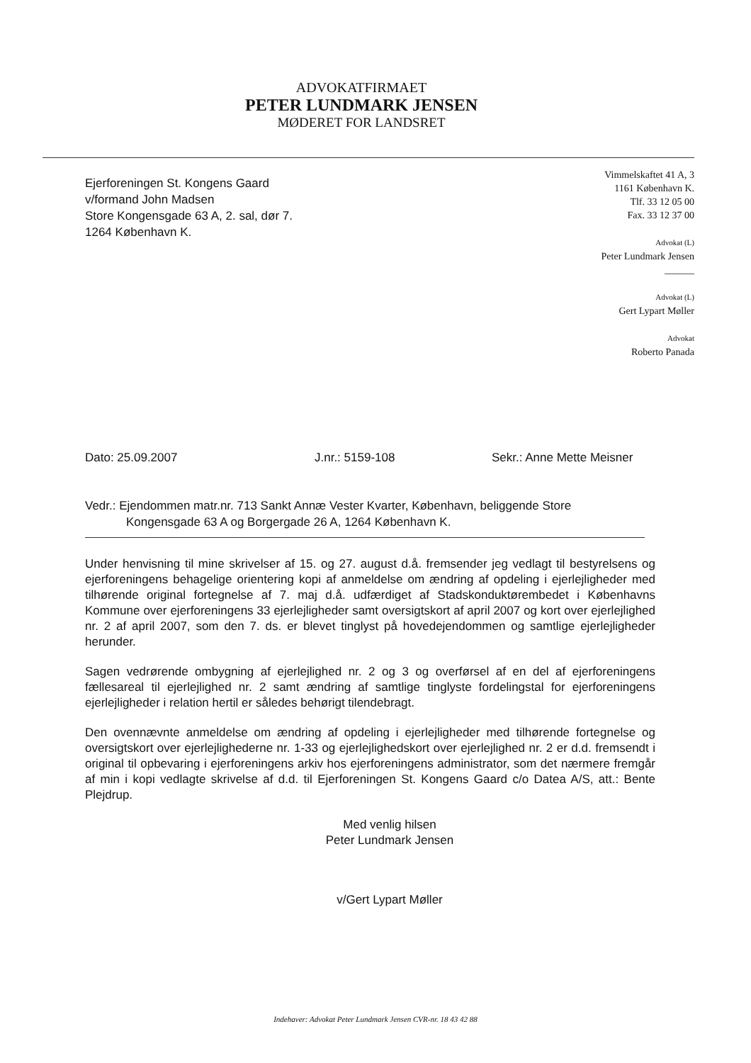ADVOKATFIRMAET
PETER LUNDMARK JENSEN
MØDERET FOR LANDSRET
Ejerforeningen St. Kongens Gaard
v/formand John Madsen
Store Kongensgade 63 A, 2. sal, dør 7.
1264 København K.
Vimmelskaftet 41 A, 3
1161 København K.
Tlf. 33 12 05 00
Fax. 33 12 37 00
Advokat (L)
Peter Lundmark Jensen
______
Advokat (L)
Gert Lypart Møller
Advokat
Roberto Panada
Dato: 25.09.2007 J.nr.: 5159-108 Sekr.: Anne Mette Meisner
Vedr.: Ejendommen matr.nr. 713 Sankt Annæ Vester Kvarter, København, beliggende Store Kongensgade 63 A og Borgergade 26 A, 1264 København K.
Under henvisning til mine skrivelser af 15. og 27. august d.å. fremsender jeg vedlagt til bestyrelsens og ejerforeningens behagelige orientering kopi af anmeldelse om ændring af opdeling i ejerlejligheder med tilhørende original fortegnelse af 7. maj d.å. udfærdiget af Stadskonduktørembedet i Københavns Kommune over ejerforeningens 33 ejerlejligheder samt oversigtskort af april 2007 og kort over ejerlejlighed nr. 2 af april 2007, som den 7. ds. er blevet tinglyst på hovedejendommen og samtlige ejerlejligheder herunder.
Sagen vedrørende ombygning af ejerlejlighed nr. 2 og 3 og overførsel af en del af ejerforeningens fællesareal til ejerlejlighed nr. 2 samt ændring af samtlige tinglyste fordelingstal for ejerforeningens ejerlejligheder i relation hertil er således behørigt tilendebragt.
Den ovennævnte anmeldelse om ændring af opdeling i ejerlejligheder med tilhørende fortegnelse og oversigtskort over ejerlejlighederne nr. 1-33 og ejerlejlighedskort over ejerlejlighed nr. 2 er d.d. fremsendt i original til opbevaring i ejerforeningens arkiv hos ejerforeningens administrator, som det nærmere fremgår af min i kopi vedlagte skrivelse af d.d. til Ejerforeningen St. Kongens Gaard c/o Datea A/S, att.: Bente Plejdrup.
Med venlig hilsen
Peter Lundmark Jensen
v/Gert Lypart Møller
Indehaver: Advokat Peter Lundmark Jensen CVR-nr. 18 43 42 88